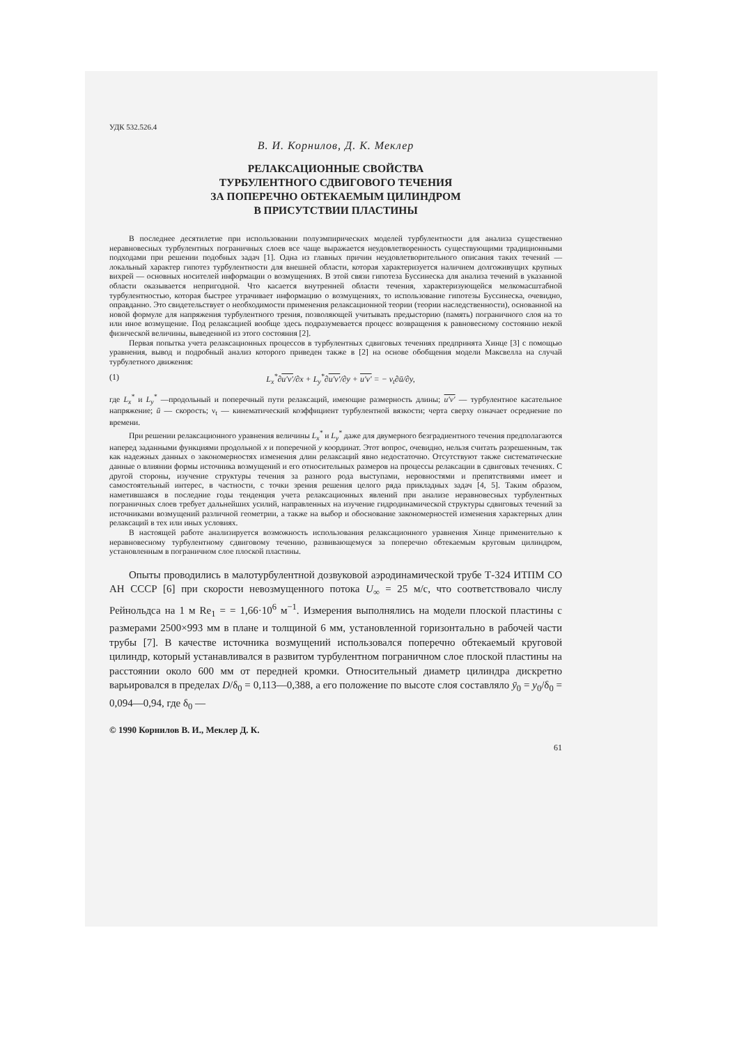УДК 532.526.4
В. И. Корнилов, Д. К. Меклер
РЕЛАКСАЦИОННЫЕ СВОЙСТВА
ТУРБУЛЕНТНОГО СДВИГОВОГО ТЕЧЕНИЯ
ЗА ПОПЕРЕЧНО ОБТЕКАЕМЫМ ЦИЛИНДРОМ
В ПРИСУТСТВИИ ПЛАСТИНЫ
В последнее десятилетие при использовании полуэмпирических моделей турбулентности для анализа существенно неравновесных турбулентных пограничных слоев все чаще выражается неудовлетворенность существующими традиционными подходами при решении подобных задач [1]. Одна из главных причин неудовлетворительного описания таких течений — локальный характер гипотез турбулентности для внешней области, которая характеризуется наличием долгоживущих крупных вихрей — основных носителей информации о возмущениях. В этой связи гипотеза Буссинеска для анализа течений в указанной области оказывается непригодной. Что касается внутренней области течения, характеризующейся мелкомасштабной турбулентностью, которая быстрее утрачивает информацию о возмущениях, то использование гипотезы Буссинеска, очевидно, оправданно. Это свидетельствует о необходимости применения релаксационной теории (теории наследственности), основанной на новой формуле для напряжения турбулентного трения, позволяющей учитывать предысторию (память) пограничного слоя на то или иное возмущение. Под релаксацией вообще здесь подразумевается процесс возвращения к равновесному состоянию некой физической величины, выведенной из этого состояния [2].
Первая попытка учета релаксационных процессов в турбулентных сдвиговых течениях предпринята Хинце [3] с помощью уравнения, вывод и подробный анализ которого приведен также в [2] на основе обобщения модели Максвелла на случай турбулетного движения:
(1) L<sub>x</sub><sup>*</sup>∂u′v′/∂x + L<sub>y</sub><sup>*</sup>∂u′v′/∂y + u′v′ = − ν<sub>t</sub>∂ū/∂y,
где L<sub>x</sub><sup>*</sup> и L<sub>y</sub><sup>*</sup> —продольный и поперечный пути релаксаций, имеющие размерность длины; u′v′ — турбулентное касательное напряжение; ū — скорость; ν<sub>t</sub> — кинематический коэффициент турбулентной вязкости; черта сверху означает осреднение по времени.
При решении релаксационного уравнения величины L<sub>x</sub><sup>*</sup> и L<sub>y</sub><sup>*</sup> даже для двумерного безградиентного течения предполагаются наперед заданными функциями продольной x и поперечной y координат. Этот вопрос, очевидно, нельзя считать разрешенным, так как надежных данных о закономерностях изменения длин релаксаций явно недостаточно. Отсутствуют также систематические данные о влиянии формы источника возмущений и его относительных размеров на процессы релаксации в сдвиговых течениях. С другой стороны, изучение структуры течения за разного рода выступами, неровностями и препятствиями имеет и самостоятельный интерес, в частности, с точки зрения решения целого ряда прикладных задач [4, 5]. Таким образом, наметившаяся в последние годы тенденция учета релаксационных явлений при анализе неравновесных турбулентных пограничных слоев требует дальнейших усилий, направленных на изучение гидродинамической структуры сдвиговых течений за источниками возмущений различной геометрии, а также на выбор и обоснование закономерностей изменения характерных длин релаксаций в тех или иных условиях.
В настоящей работе анализируется возможность использования релаксационного уравнения Хинце применительно к неравновесному турбулентному сдвиговому течению, развивающемуся за поперечно обтекаемым круговым цилиндром, установленным в пограничном слое плоской пластины.
Опыты проводились в малотурбулентной дозвуковой аэродинамической трубе Т-324 ИТПМ СО АН СССР [6] при скорости невозмущенного потока U<sub>∞</sub> = 25 м/с, что соответствовало числу Рейнольдса на 1 м Re<sub>1</sub> = = 1,66·10<sup>6</sup> м<sup>−1</sup>. Измерения выполнялись на модели плоской пластины с размерами 2500×993 мм в плане и толщиной 6 мм, установленной горизонтально в рабочей части трубы [7]. В качестве источника возмущений использовался поперечно обтекаемый круговой цилиндр, который устанавливался в развитом турбулентном пограничном слое плоской пластины на расстоянии около 600 мм от передней кромки. Относительный диаметр цилиндра дискретно варьировался в пределах D/δ<sub>0</sub> = 0,113—0,388, а его положение по высоте слоя составляло ȳ<sub>0</sub> = y<sub>0</sub>/δ<sub>0</sub> = 0,094—0,94, где δ<sub>0</sub> —
© 1990 Корнилов В. И., Меклер Д. К.
61